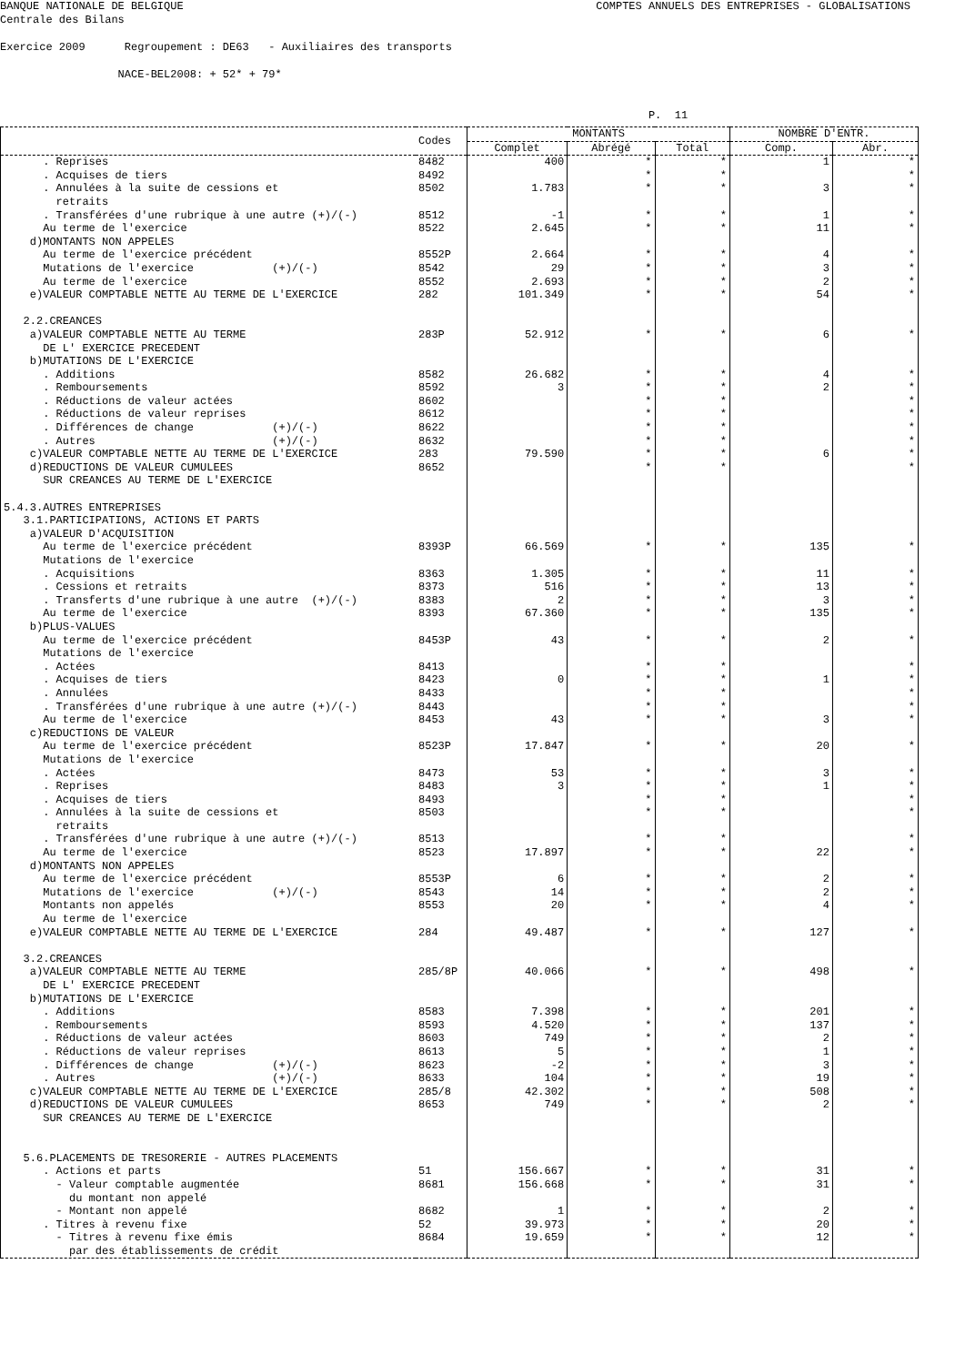BANQUE NATIONALE DE BELGIQUE COMPTES ANNUELS DES ENTREPRISES - GLOBALISATIONS
Centrale des Bilans
Exercice 2009 Regroupement : DE63 - Auxiliaires des transports
NACE-BEL2008: + 52* + 79*
P. 11
| | Codes | MONTANTS | | | NOMBRE D'ENTR. | |
| --- | --- | --- | --- | --- | --- | --- |
| | | Complet | Abrégé | Total | Comp. | Abr. |
| . Reprises | 8482 | 400 | * | * | 1 | * |
| . Acquises de tiers | 8492 | | * | * | | * |
| . Annulées à la suite de cessions et | 8502 | 1.783 | * | * | 3 | * |
| retraits | | | | | | |
| . Transférées d'une rubrique à une autre (+)/(-) | 8512 | -1 | * | * | 1 | * |
| Au terme de l'exercice | 8522 | 2.645 | * | * | 11 | * |
| d)MONTANTS NON APPELES | | | | | | |
| Au terme de l'exercice précédent | 8552P | 2.664 | * | * | 4 | * |
| Mutations de l'exercice (+)/(-) | 8542 | 29 | * | * | 3 | * |
| Au terme de l'exercice | 8552 | 2.693 | * | * | 2 | * |
| e)VALEUR COMPTABLE NETTE AU TERME DE L'EXERCICE | 282 | 101.349 | * | * | 54 | * |
| 2.2.CREANCES | | | | | | |
| a)VALEUR COMPTABLE NETTE AU TERME | 283P | 52.912 | * | * | 6 | * |
| DE L' EXERCICE PRECEDENT | | | | | | |
| b)MUTATIONS DE L'EXERCICE | | | | | | |
| . Additions | 8582 | 26.682 | * | * | 4 | * |
| . Remboursements | 8592 | 3 | * | * | 2 | * |
| . Réductions de valeur actées | 8602 | | * | * | | * |
| . Réductions de valeur reprises | 8612 | | * | * | | * |
| . Différences de change (+)/(-) | 8622 | | * | * | | * |
| . Autres (+)/(-) | 8632 | | * | * | | * |
| c)VALEUR COMPTABLE NETTE AU TERME DE L'EXERCICE | 283 | 79.590 | * | * | 6 | * |
| d)REDUCTIONS DE VALEUR CUMULEES | 8652 | | * | * | | * |
| SUR CREANCES AU TERME DE L'EXERCICE | | | | | | |
| 5.4.3.AUTRES ENTREPRISES | | | | | | |
| 3.1.PARTICIPATIONS, ACTIONS ET PARTS | | | | | | |
| a)VALEUR D'ACQUISITION | | | | | | |
| Au terme de l'exercice précédent | 8393P | 66.569 | * | * | 135 | * |
| Mutations de l'exercice | | | | | | |
| . Acquisitions | 8363 | 1.305 | * | * | 11 | * |
| . Cessions et retraits | 8373 | 516 | * | * | 13 | * |
| . Transferts d'une rubrique à une autre (+)/(-) | 8383 | 2 | * | * | 3 | * |
| Au terme de l'exercice | 8393 | 67.360 | * | * | 135 | * |
| b)PLUS-VALUES | | | | | | |
| Au terme de l'exercice précédent | 8453P | 43 | * | * | 2 | * |
| Mutations de l'exercice | | | | | | |
| . Actées | 8413 | | * | * | | * |
| . Acquises de tiers | 8423 | 0 | * | * | 1 | * |
| . Annulées | 8433 | | * | * | | * |
| . Transférées d'une rubrique à une autre (+)/(-) | 8443 | | * | * | | * |
| Au terme de l'exercice | 8453 | 43 | * | * | 3 | * |
| c)REDUCTIONS DE VALEUR | | | | | | |
| Au terme de l'exercice précédent | 8523P | 17.847 | * | * | 20 | * |
| Mutations de l'exercice | | | | | | |
| . Actées | 8473 | 53 | * | * | 3 | * |
| . Reprises | 8483 | 3 | * | * | 1 | * |
| . Acquises de tiers | 8493 | | * | * | | * |
| . Annulées à la suite de cessions et | 8503 | | * | * | | * |
| retraits | | | | | | |
| . Transférées d'une rubrique à une autre (+)/(-) | 8513 | | * | * | | * |
| Au terme de l'exercice | 8523 | 17.897 | * | * | 22 | * |
| d)MONTANTS NON APPELES | | | | | | |
| Au terme de l'exercice précédent | 8553P | 6 | * | * | 2 | * |
| Mutations de l'exercice (+)/(-) | 8543 | 14 | * | * | 2 | * |
| Montants non appelés | 8553 | 20 | * | * | 4 | * |
| Au terme de l'exercice | | | | | | |
| e)VALEUR COMPTABLE NETTE AU TERME DE L'EXERCICE | 284 | 49.487 | * | * | 127 | * |
| 3.2.CREANCES | | | | | | |
| a)VALEUR COMPTABLE NETTE AU TERME | 285/8P | 40.066 | * | * | 498 | * |
| DE L' EXERCICE PRECEDENT | | | | | | |
| b)MUTATIONS DE L'EXERCICE | | | | | | |
| . Additions | 8583 | 7.398 | * | * | 201 | * |
| . Remboursements | 8593 | 4.520 | * | * | 137 | * |
| . Réductions de valeur actées | 8603 | 749 | * | * | 2 | * |
| . Réductions de valeur reprises | 8613 | 5 | * | * | 1 | * |
| . Différences de change (+)/(-) | 8623 | -2 | * | * | 3 | * |
| . Autres (+)/(-) | 8633 | 104 | * | * | 19 | * |
| c)VALEUR COMPTABLE NETTE AU TERME DE L'EXERCICE | 285/8 | 42.302 | * | * | 508 | * |
| d)REDUCTIONS DE VALEUR CUMULEES | 8653 | 749 | * | * | 2 | * |
| SUR CREANCES AU TERME DE L'EXERCICE | | | | | | |
| 5.6.PLACEMENTS DE TRESORERIE - AUTRES PLACEMENTS | | | | | | |
| . Actions et parts | 51 | 156.667 | * | * | 31 | * |
| - Valeur comptable augmentée | 8681 | 156.668 | * | * | 31 | * |
| du montant non appelé | | | | | | |
| - Montant non appelé | 8682 | 1 | * | * | 2 | * |
| . Titres à revenu fixe | 52 | 39.973 | * | * | 20 | * |
| - Titres à revenu fixe émis | 8684 | 19.659 | * | * | 12 | * |
| par des établissements de crédit | | | | | | |